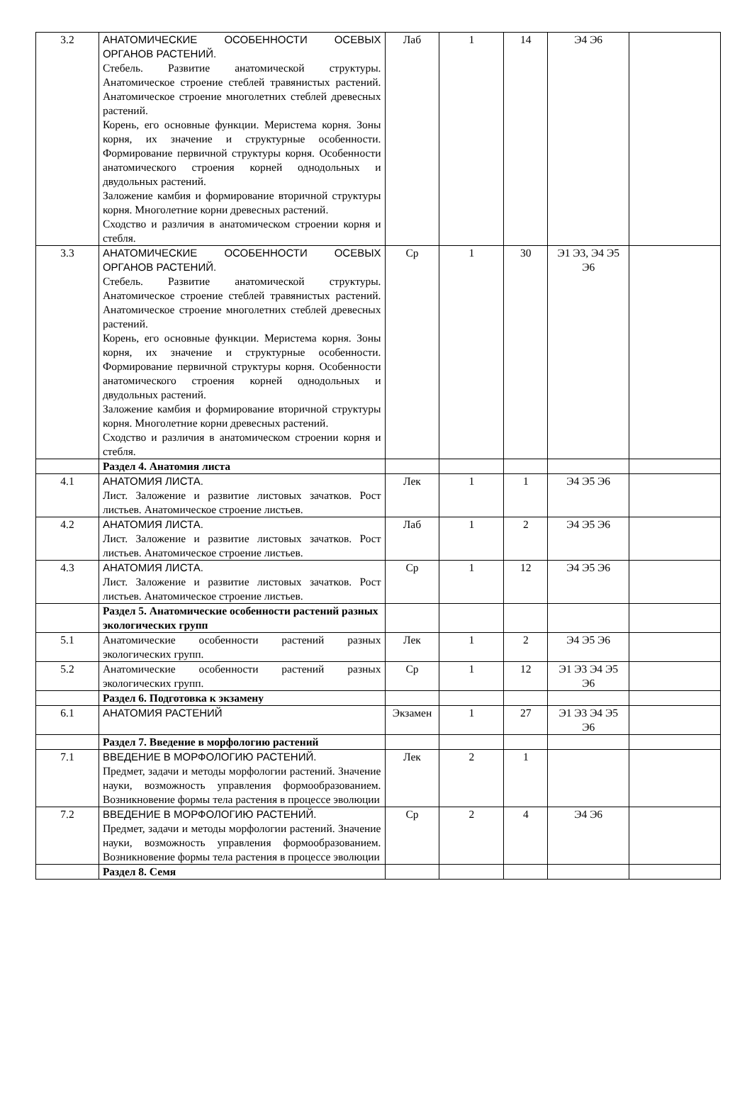| 3.2 | АНАТОМИЧЕСКИЕ ОСОБЕННОСТИ ОСЕВЫХ ОРГАНОВ РАСТЕНИЙ. Стебель. Развитие анатомической структуры. Анатомическое строение стеблей травянистых растений. Анатомическое строение многолетних стеблей древесных растений. Корень, его основные функции. Меристема корня. Зоны корня, их значение и структурные особенности. Формирование первичной структуры корня. Особенности анатомического строения корней однодольных и двудольных растений. Заложение камбия и формирование вторичной структуры корня. Многолетние корни древесных растений. Сходство и различия в анатомическом строении корня и стебля. | Лаб | 1 | 14 | Э4 Э6 | |
| 3.3 | АНАТОМИЧЕСКИЕ ОСОБЕННОСТИ ОСЕВЫХ ОРГАНОВ РАСТЕНИЙ. Стебель. Развитие анатомической структуры. Анатомическое строение стеблей травянистых растений. Анатомическое строение многолетних стеблей древесных растений. Корень, его основные функции. Меристема корня. Зоны корня, их значение и структурные особенности. Формирование первичной структуры корня. Особенности анатомического строения корней однодольных и двудольных растений. Заложение камбия и формирование вторичной структуры корня. Многолетние корни древесных растений. Сходство и различия в анатомическом строении корня и стебля. | Ср | 1 | 30 | Э1 Э3, Э4 Э5 Э6 | |
| | Раздел 4. Анатомия листа | | | | | |
| 4.1 | АНАТОМИЯ ЛИСТА. Лист. Заложение и развитие листовых зачатков. Рост листьев. Анатомическое строение листьев. | Лек | 1 | 1 | Э4 Э5 Э6 | |
| 4.2 | АНАТОМИЯ ЛИСТА. Лист. Заложение и развитие листовых зачатков. Рост листьев. Анатомическое строение листьев. | Лаб | 1 | 2 | Э4 Э5 Э6 | |
| 4.3 | АНАТОМИЯ ЛИСТА. Лист. Заложение и развитие листовых зачатков. Рост листьев. Анатомическое строение листьев. | Ср | 1 | 12 | Э4 Э5 Э6 | |
| | Раздел 5. Анатомические особенности растений разных экологических групп | | | | | |
| 5.1 | Анатомические особенности растений разных экологических групп. | Лек | 1 | 2 | Э4 Э5 Э6 | |
| 5.2 | Анатомические особенности растений разных экологических групп. | Ср | 1 | 12 | Э1 Э3 Э4 Э5 Э6 | |
| | Раздел 6. Подготовка к экзамену | | | | | |
| 6.1 | АНАТОМИЯ РАСТЕНИЙ | Экзамен | 1 | 27 | Э1 Э3 Э4 Э5 Э6 | |
| | Раздел 7. Введение в морфологию растений | | | | | |
| 7.1 | ВВЕДЕНИЕ В МОРФОЛОГИЮ РАСТЕНИЙ. Предмет, задачи и методы морфологии растений. Значение науки, возможность управления формообразованием. Возникновение формы тела растения в процессе эволюции | Лек | 2 | 1 | | |
| 7.2 | ВВЕДЕНИЕ В МОРФОЛОГИЮ РАСТЕНИЙ. Предмет, задачи и методы морфологии растений. Значение науки, возможность управления формообразованием. Возникновение формы тела растения в процессе эволюции | Ср | 2 | 4 | Э4 Э6 | |
| | Раздел 8. Семя | | | | | |